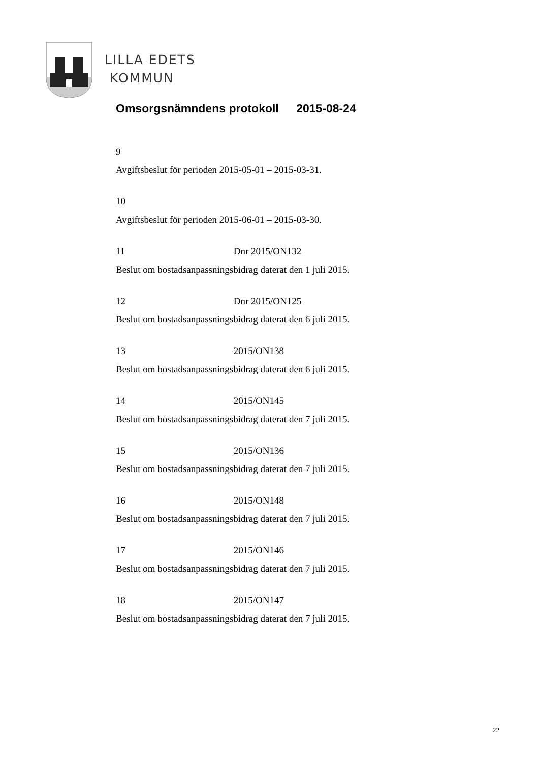LILLA EDETS
KOMMUN
Omsorgsnämndens protokoll 2015-08-24
9
Avgiftsbeslut för perioden 2015-05-01 – 2015-03-31.
10
Avgiftsbeslut för perioden 2015-06-01 – 2015-03-30.
11 Dnr 2015/ON132
Beslut om bostadsanpassningsbidrag daterat den 1 juli 2015.
12 Dnr 2015/ON125
Beslut om bostadsanpassningsbidrag daterat den 6 juli 2015.
13 2015/ON138
Beslut om bostadsanpassningsbidrag daterat den 6 juli 2015.
14 2015/ON145
Beslut om bostadsanpassningsbidrag daterat den 7 juli 2015.
15 2015/ON136
Beslut om bostadsanpassningsbidrag daterat den 7 juli 2015.
16 2015/ON148
Beslut om bostadsanpassningsbidrag daterat den 7 juli 2015.
17 2015/ON146
Beslut om bostadsanpassningsbidrag daterat den 7 juli 2015.
18 2015/ON147
Beslut om bostadsanpassningsbidrag daterat den 7 juli 2015.
22